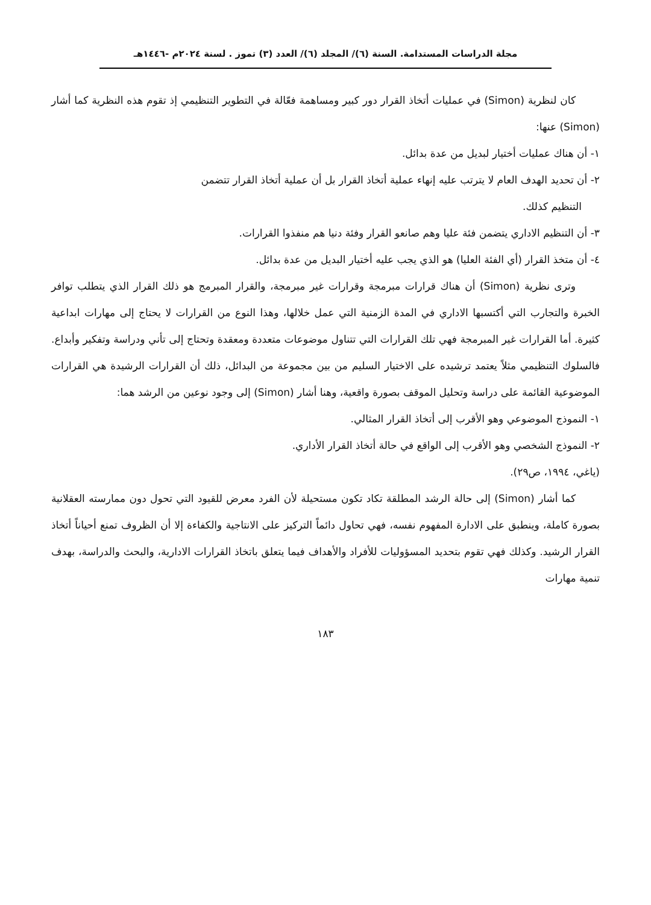مجلة الدراسات المستدامة. السنة (٦)/ المجلد (٦)/ العدد (٣) تموز . لسنة ٢٠٢٤م -١٤٤٦هـ
كان لنظرية (Simon) في عمليات أتخاذ القرار دور كبير ومساهمة فعّالة في التطوير التنظيمي إذ تقوم هذه النظرية كما أشار (Simon) عنها:
١- أن هناك عمليات أختيار لبديل من عدة بدائل.
٢- أن تحديد الهدف العام لا يترتب عليه إنهاء عملية أتخاذ القرار بل أن عملية أتخاذ القرار تتضمن
التنظيم كذلك.
٣- أن التنظيم الاداري يتضمن فئة عليا وهم صانعو القرار وفئة دنيا هم منفذوا القرارات.
٤- أن متخذ القرار (أي الفئة العليا) هو الذي يجب عليه أختيار البديل من عدة بدائل.
وترى نظرية (Simon) أن هناك قرارات مبرمجة وقرارات غير مبرمجة، والقرار المبرمج هو ذلك القرار الذي يتطلب توافر الخبرة والتجارب التي أكتسبها الاداري في المدة الزمنية التي عمل خلالها، وهذا النوع من القرارات لا يحتاج إلى مهارات ابداعية كثيرة. أما القرارات غير المبرمجة فهي تلك القرارات التي تتناول موضوعات متعددة ومعقدة وتحتاج إلى تأني ودراسة وتفكير وأبداع. فالسلوك التنظيمي مثلاً يعتمد ترشيده على الاختيار السليم من بين مجموعة من البدائل، ذلك أن القرارات الرشيدة هي القرارات الموضوعية القائمة على دراسة وتحليل الموقف بصورة واقعية، وهنا أشار (Simon) إلى وجود نوعين من الرشد هما:
١- النموذج الموضوعي وهو الأقرب إلى أتخاذ القرار المثالي.
٢- النموذج الشخصي وهو الأقرب إلى الواقع في حالة أتخاذ القرار الأداري.
(ياغي، ١٩٩٤، ص٢٩).
كما أشار (Simon) إلى حالة الرشد المطلقة تكاد تكون مستحيلة لأن الفرد معرض للقيود التي تحول دون ممارسته العقلانية بصورة كاملة، وينطبق على الادارة المفهوم نفسه، فهي تحاول دائماً التركيز على الانتاجية والكفاءة إلا أن الظروف تمنع أحياناً أتخاذ القرار الرشيد. وكذلك فهي تقوم بتحديد المسؤوليات للأفراد والأهداف فيما يتعلق باتخاذ القرارات الادارية، والبحث والدراسة، بهدف تنمية مهارات
١٨٣